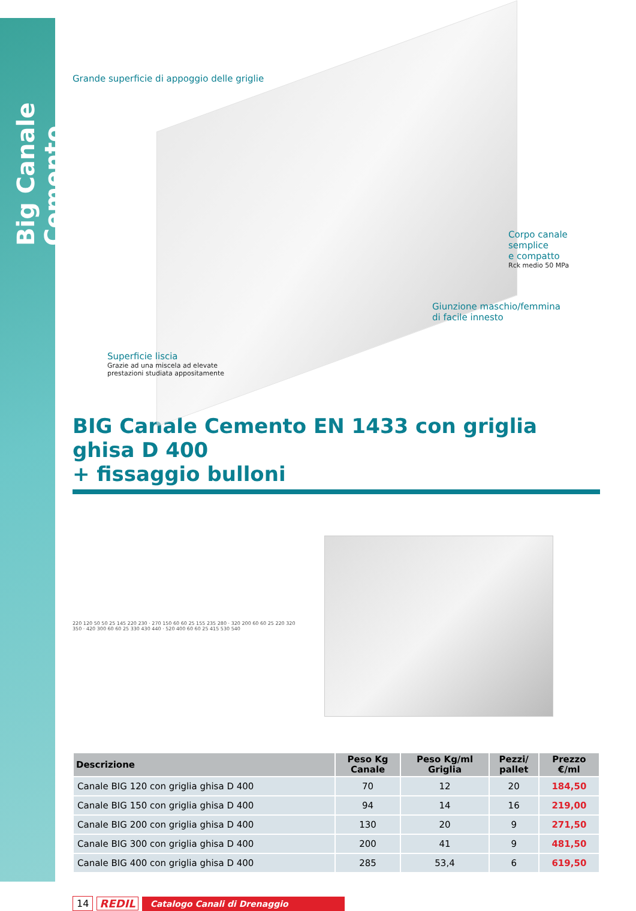Big Canale Cemento
Grande superficie di appoggio delle griglie
Corpo canale semplice
e compatto
Rck medio 50 MPa
Giunzione maschio/femmina
di facile innesto
Superficie liscia
Grazie ad una miscela ad elevate
prestazioni studiata appositamente
BIG Canale Cemento EN 1433 con griglia ghisa D 400
+ fissaggio bulloni
220 120 50 50 25 145 220 230 · 270 150 60 60 25 155 235 280 · 320 200 60 60 25 220 320 350 · 420 300 60 60 25 330 430 440 · 520 400 60 60 25 415 530 540
| Descrizione | Peso Kg Canale | Peso Kg/ml Griglia | Pezzi/ pallet | Prezzo €/ml |
| --- | --- | --- | --- | --- |
| Canale BIG 120 con griglia ghisa D 400 | 70 | 12 | 20 | 184,50 |
| Canale BIG 150 con griglia ghisa D 400 | 94 | 14 | 16 | 219,00 |
| Canale BIG 200 con griglia ghisa D 400 | 130 | 20 | 9 | 271,50 |
| Canale BIG 300 con griglia ghisa D 400 | 200 | 41 | 9 | 481,50 |
| Canale BIG 400 con griglia ghisa D 400 | 285 | 53,4 | 6 | 619,50 |
14 REDIL Catalogo Canali di Drenaggio